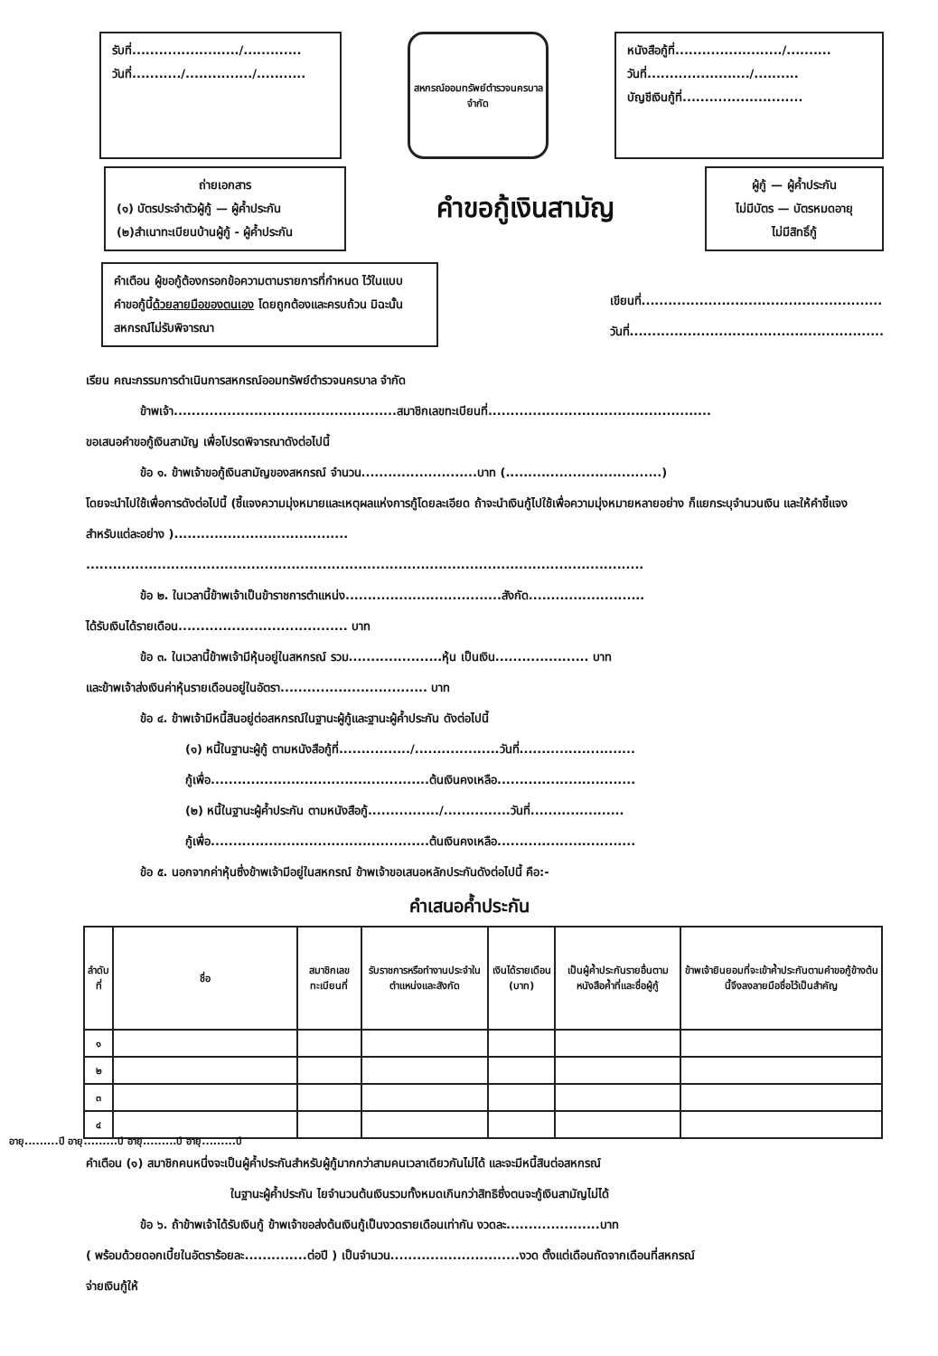รับที่......................../.............
วันที่.........../.............../...........
สหกรณ์ออมทรัพย์ตำรวจนครบาล จำกัด
หนังสือกู้ที่......................../..........
วันที่......................./..........
บัญชีเงินกู้ที่...........................
ถ่ายเอกสาร
(๑) บัตรประจำตัวผู้กู้ — ผู้ค้ำประกัน
(๒)สำเนาทะเบียนบ้านผู้กู้ - ผู้ค้ำประกัน
คำขอกู้เงินสามัญ
ผู้กู้ — ผู้ค้ำประกัน
ไม่มีบัตร — บัตรหมดอายุ
ไม่มีสิทธิ์กู้
คำเตือน ผู้ขอกู้ต้องกรอกข้อความตามรายการที่กำหนด ไว้ในแบบคำขอกู้นี้ด้วยลายมือของตนเอง โดยถูกต้องและครบถ้วน มิฉะนั้นสหกรณ์ไม่รับพิจารณา
เขียนที่......................................................
วันที่.........................................................
เรียน คณะกรรมการดำเนินการสหกรณ์ออมทรัพย์ตำรวจนครบาล จำกัด
ข้าพเจ้า..................................................สมาชิกเลขทะเบียนที่..................................................
ขอเสนอคำขอกู้เงินสามัญ เพื่อโปรดพิจารณาดังต่อไปนี้
ข้อ ๑. ข้าพเจ้าขอกู้เงินสามัญของสหกรณ์ จำนวน..........................บาท (...................................)
โดยจะนำไปใช้เพื่อการดังต่อไปนี้ (ชี้แจงความมุ่งหมายและเหตุผลแห่งการกู้โดยละเอียด ถ้าจะนำเงินกู้ไปใช้เพื่อความมุ่งหมายหลายอย่าง ก็แยกระบุจำนวนเงิน และให้คำชี้แจงสำหรับแต่ละอย่าง ).......................................
.............................................................................................................................
ข้อ ๒. ในเวลานี้ข้าพเจ้าเป็นข้าราชการตำแหน่ง...................................สังกัด..........................
ได้รับเงินได้รายเดือน...................................... บาท
ข้อ ๓. ในเวลานี้ข้าพเจ้ามีหุ้นอยู่ในสหกรณ์ รวม.....................หุ้น เป็นเงิน..................... บาท
และข้าพเจ้าส่งเงินค่าหุ้นรายเดือนอยู่ในอัตรา................................. บาท
ข้อ ๔. ข้าพเจ้ามีหนี้สินอยู่ต่อสหกรณ์ในฐานะผู้กู้และฐานะผู้ค้ำประกัน ดังต่อไปนี้
(๑) หนี้ในฐานะผู้กู้ ตามหนังสือกู้ที่................/...................วันที่..........................
กู้เพื่อ.................................................ต้นเงินคงเหลือ...............................
(๒) หนี้ในฐานะผู้ค้ำประกัน ตามหนังสือกู้................/...............วันที่.....................
กู้เพื่อ.................................................ต้นเงินคงเหลือ...............................
ข้อ ๕. นอกจากค่าหุ้นซึ่งข้าพเจ้ามีอยู่ในสหกรณ์ ข้าพเจ้าขอเสนอหลักประกันดังต่อไปนี้ คือ:-
คำเสนอค้ำประกัน
| ลำดับที่ | ชื่อ | สมาชิกเลขทะเบียนที่ | รับราชการหรือทำงานประจำในตำแหน่งและสังกัด | เงินได้รายเดือน (บาท) | เป็นผู้ค้ำประกันรายอื่นตามหนังสือค้ำที่และชื่อผู้กู้ | ข้าพเจ้ายินยอมที่จะเข้าค้ำประกันตามคำขอกู้ข้างต้นนี้จึงลงลายมือชื่อไว้เป็นสำคัญ |
| --- | --- | --- | --- | --- | --- | --- |
| ๑ | | | | | | |
| ๒ | | | | | | |
| ๓ | | | | | | |
| ๔ | | | | | | |
อายุ.........ปี อายุ.........ปี อายุ.........ปี อายุ.........ปี
คำเตือน (๑) สมาชิกคนหนึ่งจะเป็นผู้ค้ำประกันสำหรับผู้กู้มากกว่าสามคนเวลาเดียวกันไม่ได้ และจะมีหนี้สินต่อสหกรณ์
ในฐานะผู้ค้ำประกัน ไยจำนวนต้นเงินรวมทั้งหมดเกินกว่าสิทธิซึ่งตนจะกู้เงินสามัญไม่ได้
ข้อ ๖. ถ้าข้าพเจ้าได้รับเงินกู้ ข้าพเจ้าขอส่งต้นเงินกู้เป็นงวดรายเดือนเท่ากัน งวดละ.....................บาท
( พร้อมด้วยดอกเบี้ยในอัตราร้อยละ..............ต่อปี ) เป็นจำนวน.............................งวด ตั้งแต่เดือนถัดจากเดือนที่สหกรณ์
จ่ายเงินกู้ให้